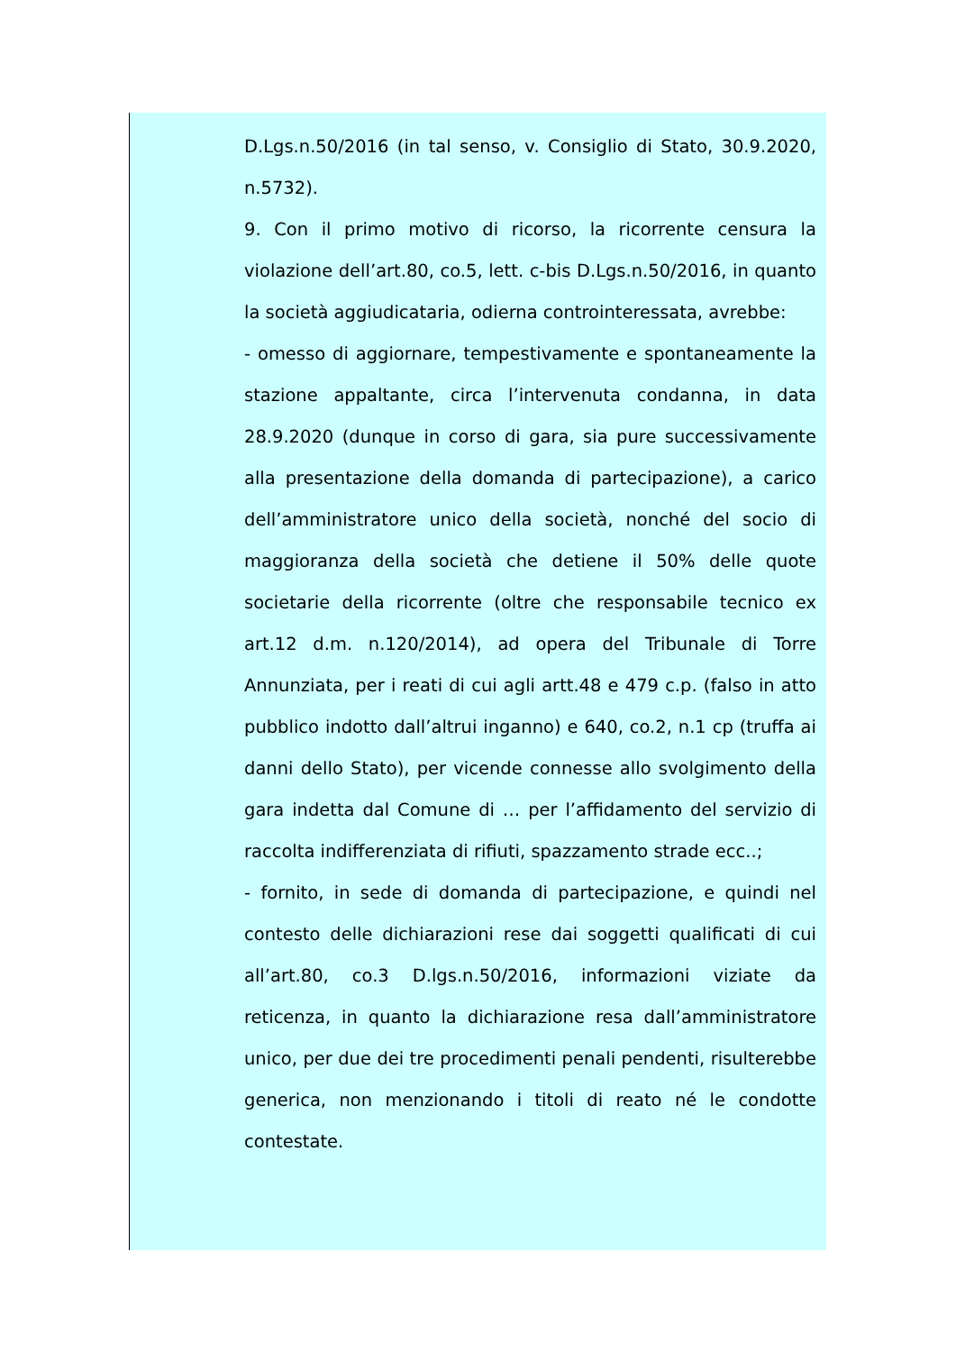D.Lgs.n.50/2016 (in tal senso, v. Consiglio di Stato, 30.9.2020, n.5732).
9. Con il primo motivo di ricorso, la ricorrente censura la violazione dell’art.80, co.5, lett. c-bis D.Lgs.n.50/2016, in quanto la società aggiudicataria, odierna controinteressata, avrebbe:
- omesso di aggiornare, tempestivamente e spontaneamente la stazione appaltante, circa l’intervenuta condanna, in data 28.9.2020 (dunque in corso di gara, sia pure successivamente alla presentazione della domanda di partecipazione), a carico dell’amministratore unico della società, nonché del socio di maggioranza della società che detiene il 50% delle quote societarie della ricorrente (oltre che responsabile tecnico ex art.12 d.m. n.120/2014), ad opera del Tribunale di Torre Annunziata, per i reati di cui agli artt.48 e 479 c.p. (falso in atto pubblico indotto dall’altrui inganno) e 640, co.2, n.1 cp (truffa ai danni dello Stato), per vicende connesse allo svolgimento della gara indetta dal Comune di … per l’affidamento del servizio di raccolta indifferenziata di rifiuti, spazzamento strade ecc..;
- fornito, in sede di domanda di partecipazione, e quindi nel contesto delle dichiarazioni rese dai soggetti qualificati di cui all’art.80, co.3 D.lgs.n.50/2016, informazioni viziate da reticenza, in quanto la dichiarazione resa dall’amministratore unico, per due dei tre procedimenti penali pendenti, risulterebbe generica, non menzionando i titoli di reato né le condotte contestate.